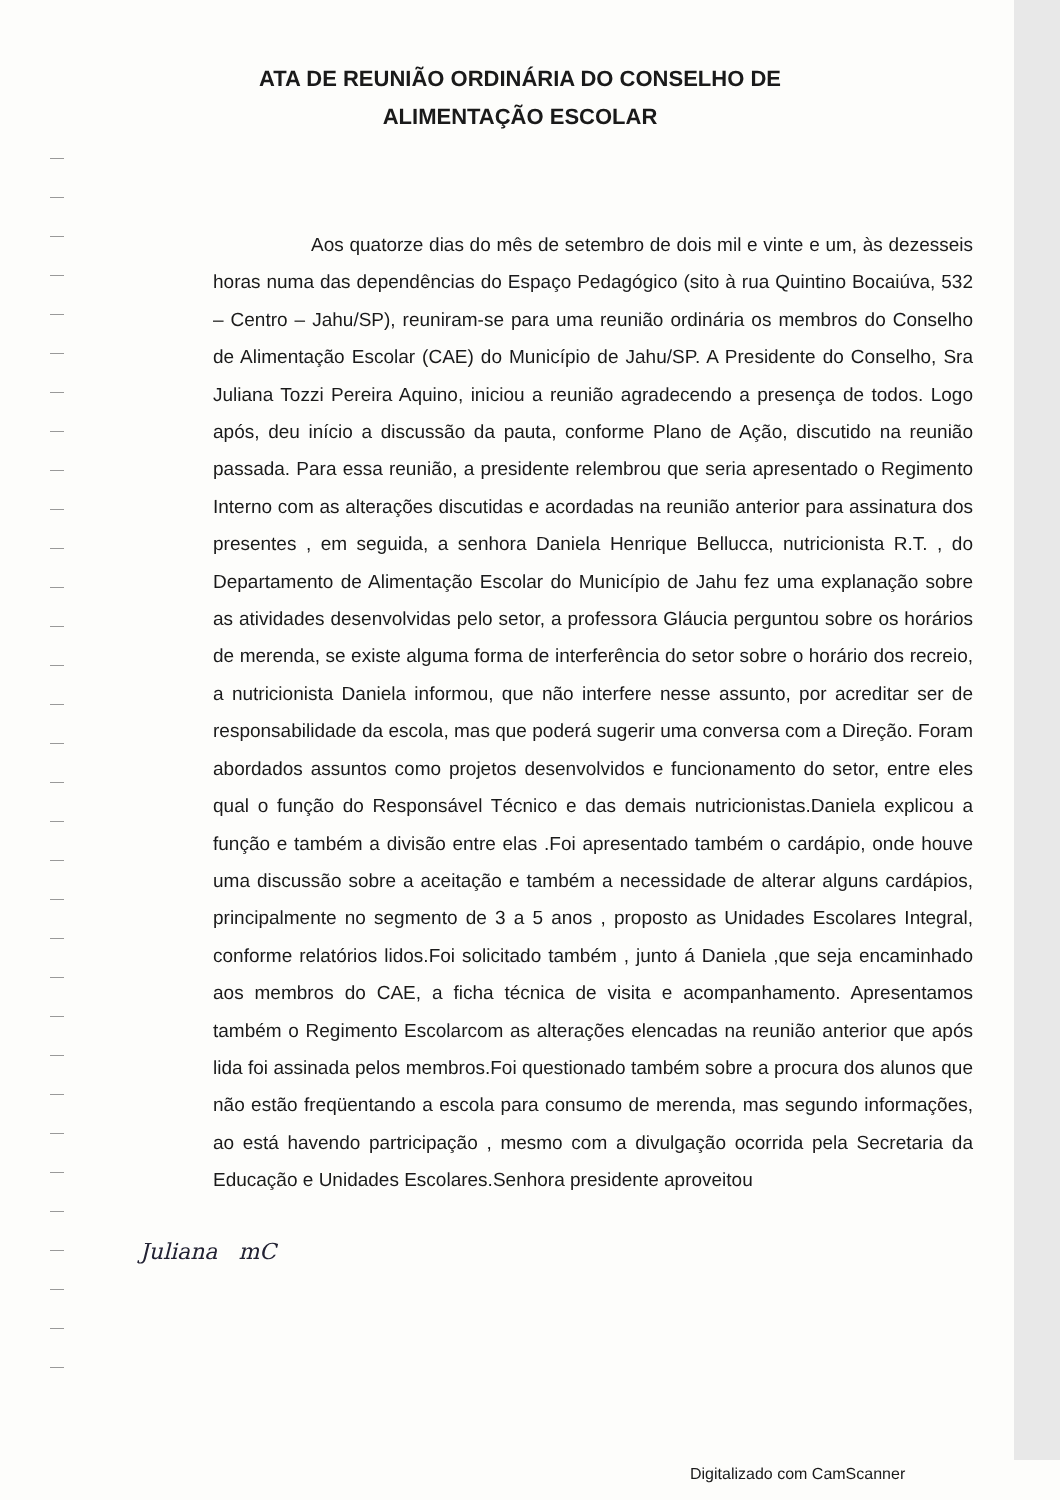ATA DE REUNIÃO ORDINÁRIA DO CONSELHO DE
ALIMENTAÇÃO ESCOLAR
Aos quatorze dias do mês de setembro de dois mil e vinte e um, às dezesseis horas numa das dependências do Espaço Pedagógico (sito à rua Quintino Bocaiúva, 532 – Centro – Jahu/SP), reuniram-se para uma reunião ordinária os membros do Conselho de Alimentação Escolar (CAE) do Município de Jahu/SP. A Presidente do Conselho, Sra Juliana Tozzi Pereira Aquino, iniciou a reunião agradecendo a presença de todos. Logo após, deu início a discussão da pauta, conforme Plano de Ação, discutido na reunião passada. Para essa reunião, a presidente relembrou que seria apresentado o Regimento Interno com as alterações discutidas e acordadas na reunião anterior para assinatura dos presentes , em seguida, a senhora Daniela Henrique Bellucca, nutricionista R.T. , do Departamento de Alimentação Escolar do Município de Jahu fez uma explanação sobre as atividades desenvolvidas pelo setor, a professora Gláucia perguntou sobre os horários de merenda, se existe alguma forma de interferência do setor sobre o horário dos recreio, a nutricionista Daniela informou, que não interfere nesse assunto, por acreditar ser de responsabilidade da escola, mas que poderá sugerir uma conversa com a Direção. Foram abordados assuntos como projetos desenvolvidos e funcionamento do setor, entre eles qual o função do Responsável Técnico e das demais nutricionistas.Daniela explicou a função e também a divisão entre elas .Foi apresentado também o cardápio, onde houve uma discussão sobre a aceitação e também a necessidade de alterar alguns cardápios, principalmente no segmento de 3 a 5 anos , proposto as Unidades Escolares Integral, conforme relatórios lidos.Foi solicitado também , junto á Daniela ,que seja encaminhado aos membros do CAE, a ficha técnica de visita e acompanhamento. Apresentamos também o Regimento Escolarcom as alterações elencadas na reunião anterior que após lida foi assinada pelos membros.Foi questionado também sobre a procura dos alunos que não estão freqüentando a escola para consumo de merenda, mas segundo informações, ao está havendo partricipação , mesmo com a divulgação ocorrida pela Secretaria da Educação e Unidades Escolares.Senhora presidente aproveitou
Juliana mC
Digitalizado com CamScanner